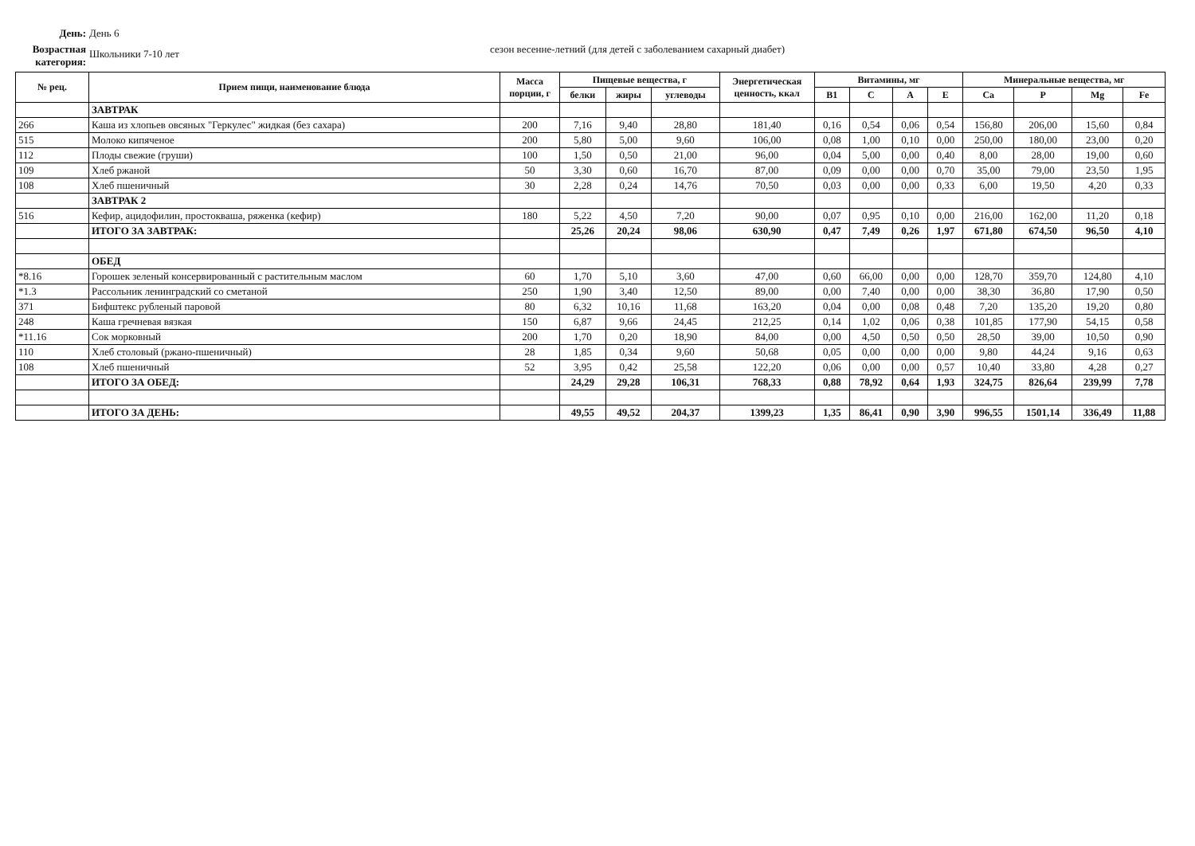День: День 6
Возрастная категория: Школьники 7-10 лет
сезон весенне-летний (для детей с заболеванием сахарный диабет)
| № рец. | Прием пищи, наименование блюда | Масса порции, г | Пищевые вещества, г | | | Энергетическая ценность, ккал | Витамины, мг | | | | Минеральные вещества, мг | | | |
| --- | --- | --- | --- | --- | --- | --- | --- | --- | --- | --- | --- | --- | --- | --- |
| | | | белки | жиры | углеводы | | B1 | C | A | E | Ca | P | Mg | Fe |
| | ЗАВТРАК | | | | | | | | | | | | | |
| 266 | Каша из хлопьев овсяных "Геркулес" жидкая (без сахара) | 200 | 7,16 | 9,40 | 28,80 | 181,40 | 0,16 | 0,54 | 0,06 | 0,54 | 156,80 | 206,00 | 15,60 | 0,84 |
| 515 | Молоко кипяченое | 200 | 5,80 | 5,00 | 9,60 | 106,00 | 0,08 | 1,00 | 0,10 | 0,00 | 250,00 | 180,00 | 23,00 | 0,20 |
| 112 | Плоды свежие (груши) | 100 | 1,50 | 0,50 | 21,00 | 96,00 | 0,04 | 5,00 | 0,00 | 0,40 | 8,00 | 28,00 | 19,00 | 0,60 |
| 109 | Хлеб ржаной | 50 | 3,30 | 0,60 | 16,70 | 87,00 | 0,09 | 0,00 | 0,00 | 0,70 | 35,00 | 79,00 | 23,50 | 1,95 |
| 108 | Хлеб пшеничный | 30 | 2,28 | 0,24 | 14,76 | 70,50 | 0,03 | 0,00 | 0,00 | 0,33 | 6,00 | 19,50 | 4,20 | 0,33 |
| | ЗАВТРАК 2 | | | | | | | | | | | | | |
| 516 | Кефир, ацидофилин, простокваша, ряженка (кефир) | 180 | 5,22 | 4,50 | 7,20 | 90,00 | 0,07 | 0,95 | 0,10 | 0,00 | 216,00 | 162,00 | 11,20 | 0,18 |
| | ИТОГО ЗА ЗАВТРАК: | | 25,26 | 20,24 | 98,06 | 630,90 | 0,47 | 7,49 | 0,26 | 1,97 | 671,80 | 674,50 | 96,50 | 4,10 |
| | ОБЕД | | | | | | | | | | | | | |
| *8.16 | Горошек зеленый консервированный с растительным маслом | 60 | 1,70 | 5,10 | 3,60 | 47,00 | 0,60 | 66,00 | 0,00 | 0,00 | 128,70 | 359,70 | 124,80 | 4,10 |
| *1.3 | Рассольник ленинградский со сметаной | 250 | 1,90 | 3,40 | 12,50 | 89,00 | 0,00 | 7,40 | 0,00 | 0,00 | 38,30 | 36,80 | 17,90 | 0,50 |
| 371 | Бифштекс рубленый паровой | 80 | 6,32 | 10,16 | 11,68 | 163,20 | 0,04 | 0,00 | 0,08 | 0,48 | 7,20 | 135,20 | 19,20 | 0,80 |
| 248 | Каша гречневая вязкая | 150 | 6,87 | 9,66 | 24,45 | 212,25 | 0,14 | 1,02 | 0,06 | 0,38 | 101,85 | 177,90 | 54,15 | 0,58 |
| *11.16 | Сок морковный | 200 | 1,70 | 0,20 | 18,90 | 84,00 | 0,00 | 4,50 | 0,50 | 0,50 | 28,50 | 39,00 | 10,50 | 0,90 |
| 110 | Хлеб столовый (ржано-пшеничный) | 28 | 1,85 | 0,34 | 9,60 | 50,68 | 0,05 | 0,00 | 0,00 | 0,00 | 9,80 | 44,24 | 9,16 | 0,63 |
| 108 | Хлеб пшеничный | 52 | 3,95 | 0,42 | 25,58 | 122,20 | 0,06 | 0,00 | 0,00 | 0,57 | 10,40 | 33,80 | 4,28 | 0,27 |
| | ИТОГО ЗА ОБЕД: | | 24,29 | 29,28 | 106,31 | 768,33 | 0,88 | 78,92 | 0,64 | 1,93 | 324,75 | 826,64 | 239,99 | 7,78 |
| | ИТОГО ЗА ДЕНЬ: | | 49,55 | 49,52 | 204,37 | 1399,23 | 1,35 | 86,41 | 0,90 | 3,90 | 996,55 | 1501,14 | 336,49 | 11,88 |